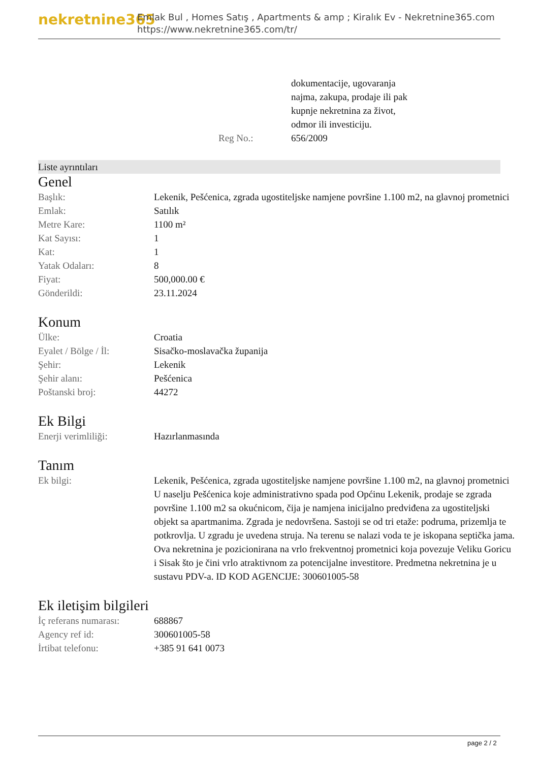nekretnine365
Emlak Bul , Homes Satış , Apartments & amp ; Kiralık Ev - Nekretnine365.com
https://www.nekretnine365.com/tr/
| | dokumentacije, ugovaranja najma, zakupa, prodaje ili pak kupnje nekretnina za život, odmor ili investiciju. |
| Reg No.: | 656/2009 |
Liste ayrıntıları
Genel
| Başlık: | Lekenik, Pešćenica, zgrada ugostiteljske namjene površine 1.100 m2, na glavnoj prometnici |
| Emlak: | Satılık |
| Metre Kare: | 1100 m² |
| Kat Sayısı: | 1 |
| Kat: | 1 |
| Yatak Odaları: | 8 |
| Fiyat: | 500,000.00 € |
| Gönderildi: | 23.11.2024 |
Konum
| Ülke: | Croatia |
| Eyalet / Bölge / İl: | Sisačko-moslavačka županija |
| Şehir: | Lekenik |
| Şehir alanı: | Pešćenica |
| Poštanski broj: | 44272 |
Ek Bilgi
| Enerji verimliliği: | Hazırlanmasında |
Tanım
| Ek bilgi: | Lekenik, Pešćenica, zgrada ugostiteljske namjene površine 1.100 m2, na glavnoj prometnici U naselju Pešćenica koje administrativno spada pod Općinu Lekenik, prodaje se zgrada površine 1.100 m2 sa okućnicom, čija je namjena inicijalno predviđena za ugostiteljski objekt sa apartmanima. Zgrada je nedovršena. Sastoji se od tri etaže: podruma, prizemlja te potkrovlja. U zgradu je uvedena struja. Na terenu se nalazi voda te je iskopana septička jama. Ova nekretnina je pozicionirana na vrlo frekventnoj prometnici koja povezuje Veliku Goricu i Sisak što je čini vrlo atraktivnom za potencijalne investitore. Predmetna nekretnina je u sustavu PDV-a. ID KOD AGENCIJE: 300601005-58 |
Ek iletişim bilgileri
| İç referans numarası: | 688867 |
| Agency ref id: | 300601005-58 |
| İrtibat telefonu: | +385 91 641 0073 |
page 2 / 2